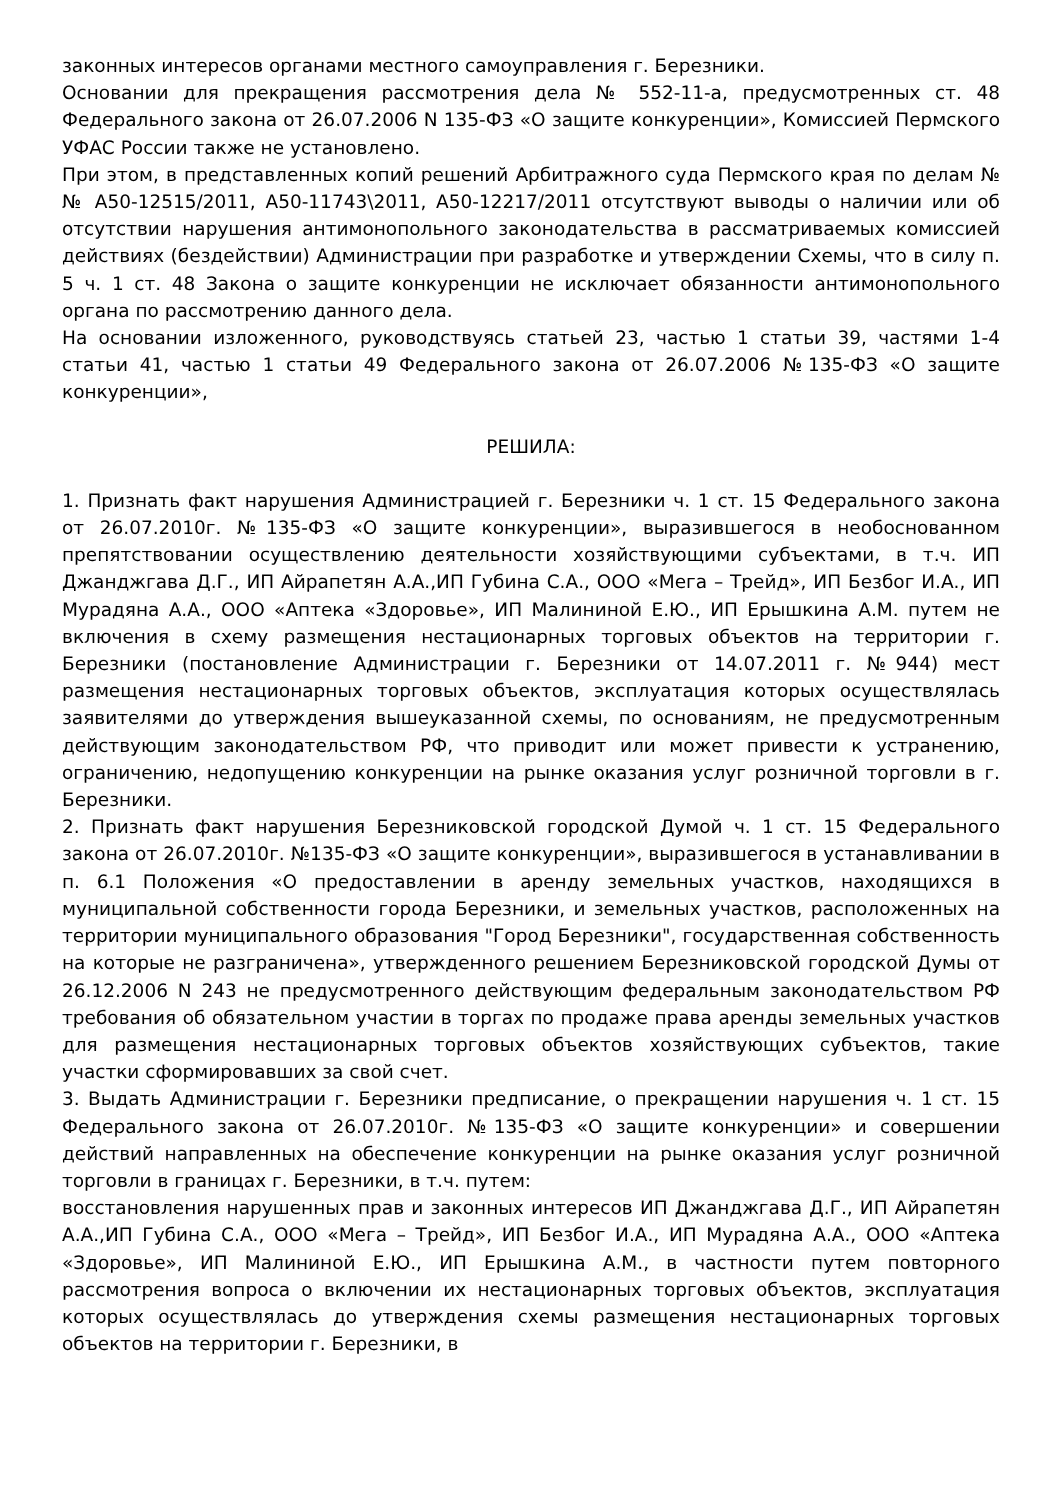законных интересов органами местного самоуправления г. Березники.
Основании для прекращения рассмотрения дела № 552-11-а, предусмотренных ст. 48 Федерального закона от 26.07.2006 N 135-ФЗ «О защите конкуренции», Комиссией Пермского УФАС России также не установлено.
При этом, в представленных копий решений Арбитражного суда Пермского края по делам №№ А50-12515/2011, А50-11743\2011, А50-12217/2011 отсутствуют выводы о наличии или об отсутствии нарушения антимонопольного законодательства в рассматриваемых комиссией действиях (бездействии) Администрации при разработке и утверждении Схемы, что в силу п. 5 ч. 1 ст. 48 Закона о защите конкуренции не исключает обязанности антимонопольного органа по рассмотрению данного дела.
На основании изложенного, руководствуясь статьей 23, частью 1 статьи 39, частями 1-4 статьи 41, частью 1 статьи 49 Федерального закона от 26.07.2006 №135-ФЗ «О защите конкуренции»,
РЕШИЛА:
1. Признать факт нарушения Администрацией г. Березники ч. 1 ст. 15 Федерального закона от 26.07.2010г. №135-ФЗ «О защите конкуренции», выразившегося в необоснованном препятствовании осуществлению деятельности хозяйствующими субъектами, в т.ч. ИП Джанджгава Д.Г., ИП Айрапетян А.А.,ИП Губина С.А., ООО «Мега – Трейд», ИП Безбог И.А., ИП Мурадяна А.А., ООО «Аптека «Здоровье», ИП Малининой Е.Ю., ИП Ерышкина А.М. путем не включения в схему размещения нестационарных торговых объектов на территории г. Березники (постановление Администрации г. Березники от 14.07.2011 г. №944) мест размещения нестационарных торговых объектов, эксплуатация которых осуществлялась заявителями до утверждения вышеуказанной схемы, по основаниям, не предусмотренным действующим законодательством РФ, что приводит или может привести к устранению, ограничению, недопущению конкуренции на рынке оказания услуг розничной торговли в г. Березники.
2. Признать факт нарушения Березниковской городской Думой ч. 1 ст. 15 Федерального закона от 26.07.2010г. №135-ФЗ «О защите конкуренции», выразившегося в устанавливании в п. 6.1 Положения «О предоставлении в аренду земельных участков, находящихся в муниципальной собственности города Березники, и земельных участков, расположенных на территории муниципального образования "Город Березники", государственная собственность на которые не разграничена», утвержденного решением Березниковской городской Думы от 26.12.2006 N 243 не предусмотренного действующим федеральным законодательством РФ требования об обязательном участии в торгах по продаже права аренды земельных участков для размещения нестационарных торговых объектов хозяйствующих субъектов, такие участки сформировавших за свой счет.
3. Выдать Администрации г. Березники предписание, о прекращении нарушения ч. 1 ст. 15 Федерального закона от 26.07.2010г. №135-ФЗ «О защите конкуренции» и совершении действий направленных на обеспечение конкуренции на рынке оказания услуг розничной торговли в границах г. Березники, в т.ч. путем:
восстановления нарушенных прав и законных интересов ИП Джанджгава Д.Г., ИП Айрапетян А.А.,ИП Губина С.А., ООО «Мега – Трейд», ИП Безбог И.А., ИП Мурадяна А.А., ООО «Аптека «Здоровье», ИП Малининой Е.Ю., ИП Ерышкина А.М., в частности путем повторного рассмотрения вопроса о включении их нестационарных торговых объектов, эксплуатация которых осуществлялась до утверждения схемы размещения нестационарных торговых объектов на территории г. Березники, в